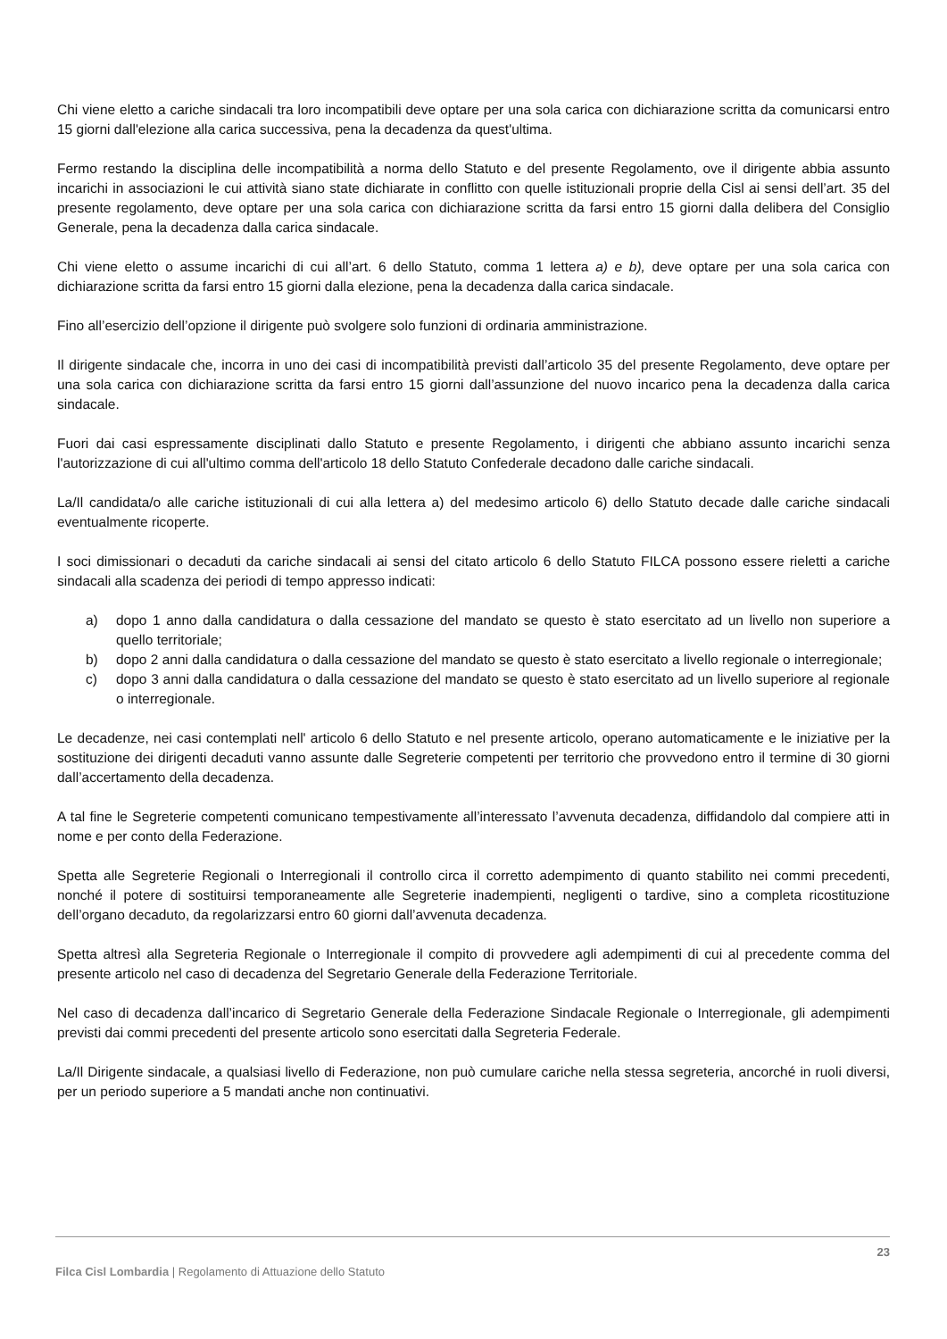Chi viene eletto a cariche sindacali tra loro incompatibili deve optare per una sola carica con dichiarazione scritta da comunicarsi entro 15 giorni dall'elezione alla carica successiva, pena la decadenza da quest'ultima.
Fermo restando la disciplina delle incompatibilità a norma dello Statuto e del presente Regolamento, ove il dirigente abbia assunto incarichi in associazioni le cui attività siano state dichiarate in conflitto con quelle istituzionali proprie della Cisl ai sensi dell’art. 35 del presente regolamento, deve optare per una sola carica con dichiarazione scritta da farsi entro 15 giorni dalla delibera del Consiglio Generale, pena la decadenza dalla carica sindacale.
Chi viene eletto o assume incarichi di cui all’art. 6 dello Statuto, comma 1 lettera a) e b), deve optare per una sola carica con dichiarazione scritta da farsi entro 15 giorni dalla elezione, pena la decadenza dalla carica sindacale.
Fino all’esercizio dell’opzione il dirigente può svolgere solo funzioni di ordinaria amministrazione.
Il dirigente sindacale che, incorra in uno dei casi di incompatibilità previsti dall’articolo 35 del presente Regolamento, deve optare per una sola carica con dichiarazione scritta da farsi entro 15 giorni dall’assunzione del nuovo incarico pena la decadenza dalla carica sindacale.
Fuori dai casi espressamente disciplinati dallo Statuto e presente Regolamento, i dirigenti che abbiano assunto incarichi senza l'autorizzazione di cui all'ultimo comma dell'articolo 18 dello Statuto Confederale decadono dalle cariche sindacali.
La/Il candidata/o alle cariche istituzionali di cui alla lettera a) del medesimo articolo 6) dello Statuto decade dalle cariche sindacali eventualmente ricoperte.
I soci dimissionari o decaduti da cariche sindacali ai sensi del citato articolo 6 dello Statuto FILCA possono essere rieletti a cariche sindacali alla scadenza dei periodi di tempo appresso indicati:
a) dopo 1 anno dalla candidatura o dalla cessazione del mandato se questo è stato esercitato ad un livello non superiore a quello territoriale;
b) dopo 2 anni dalla candidatura o dalla cessazione del mandato se questo è stato esercitato a livello regionale o interregionale;
c) dopo 3 anni dalla candidatura o dalla cessazione del mandato se questo è stato esercitato ad un livello superiore al regionale o interregionale.
Le decadenze, nei casi contemplati nell' articolo 6 dello Statuto e nel presente articolo, operano automaticamente e le iniziative per la sostituzione dei dirigenti decaduti vanno assunte dalle Segreterie competenti per territorio che provvedono entro il termine di 30 giorni dall’accertamento della decadenza.
A tal fine le Segreterie competenti comunicano tempestivamente all’interessato l’avvenuta decadenza, diffidandolo dal compiere atti in nome e per conto della Federazione.
Spetta alle Segreterie Regionali o Interregionali il controllo circa il corretto adempimento di quanto stabilito nei commi precedenti, nonché il potere di sostituirsi temporaneamente alle Segreterie inadempienti, negligenti o tardive, sino a completa ricostituzione dell’organo decaduto, da regolarizzarsi entro 60 giorni dall’avvenuta decadenza.
Spetta altresì alla Segreteria Regionale o Interregionale il compito di provvedere agli adempimenti di cui al precedente comma del presente articolo nel caso di decadenza del Segretario Generale della Federazione Territoriale.
Nel caso di decadenza dall’incarico di Segretario Generale della Federazione Sindacale Regionale o Interregionale, gli adempimenti previsti dai commi precedenti del presente articolo sono esercitati dalla Segreteria Federale.
La/Il Dirigente sindacale, a qualsiasi livello di Federazione, non può cumulare cariche nella stessa segreteria, ancorché in ruoli diversi, per un periodo superiore a 5 mandati anche non continuativi.
23
Filca Cisl Lombardia | Regolamento di Attuazione dello Statuto